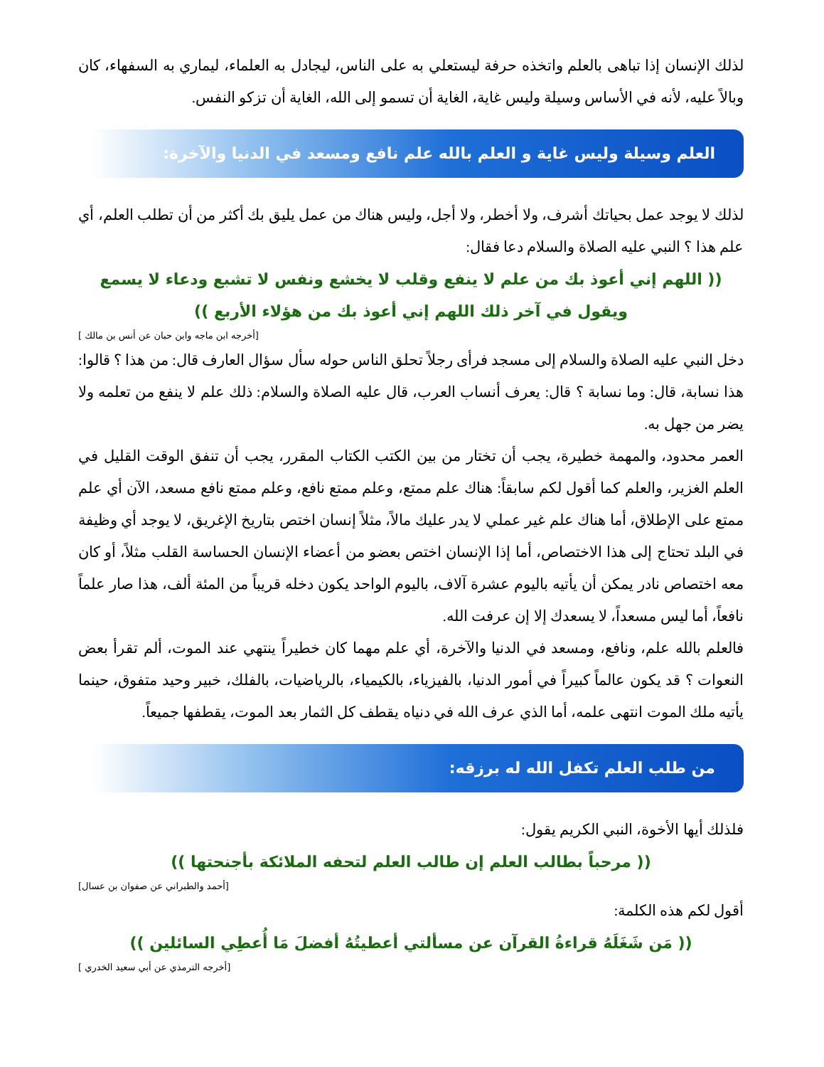لذلك الإنسان إذا تباهى بالعلم واتخذه حرفة ليستعلي به على الناس، ليجادل به العلماء، ليماري به السفهاء، كان وبالاً عليه، لأنه في الأساس وسيلة وليس غاية، الغاية أن تسمو إلى الله، الغاية أن تزكو النفس.
العلم وسيلة وليس غاية و العلم بالله علم نافع ومسعد في الدنيا والآخرة:
لذلك لا يوجد عمل بحياتك أشرف، ولا أخطر، ولا أجل، وليس هناك من عمل يليق بك أكثر من أن تطلب العلم، أي علم هذا ؟ النبي عليه الصلاة والسلام دعا فقال:
(( اللهم إني أعوذ بك من علم لا ينفع وقلب لا يخشع ونفس لا تشبع ودعاء لا يسمع ويقول في آخر ذلك اللهم إني أعوذ بك من هؤلاء الأربع ))
[أخرجه ابن ماجه وابن حبان عن أنس بن مالك ]
دخل النبي عليه الصلاة والسلام إلى مسجد فرأى رجلاً تحلق الناس حوله سأل سؤال العارف قال: من هذا ؟ قالوا: هذا نسابة، قال: وما نسابة ؟ قال: يعرف أنساب العرب، قال عليه الصلاة والسلام: ذلك علم لا ينفع من تعلمه ولا يضر من جهل به.
العمر محدود، والمهمة خطيرة، يجب أن تختار من بين الكتب الكتاب المقرر، يجب أن تنفق الوقت القليل في العلم الغزير، والعلم كما أقول لكم سابقاً: هناك علم ممتع، وعلم ممتع نافع، وعلم ممتع نافع مسعد، الآن أي علم ممتع على الإطلاق، أما هناك علم غير عملي لا يدر عليك مالاً، مثلاً إنسان اختص بتاريخ الإغريق، لا يوجد أي وظيفة في البلد تحتاج إلى هذا الاختصاص، أما إذا الإنسان اختص بعضو من أعضاء الإنسان الحساسة القلب مثلاً، أو كان معه اختصاص نادر يمكن أن يأتيه باليوم عشرة آلاف، باليوم الواحد يكون دخله قريباً من المئة ألف، هذا صار علماً نافعاً، أما ليس مسعداً، لا يسعدك إلا إن عرفت الله.
فالعلم بالله علم، ونافع، ومسعد في الدنيا والآخرة، أي علم مهما كان خطيراً ينتهي عند الموت، ألم تقرأ بعض النعوات ؟ قد يكون عالماً كبيراً في أمور الدنيا، بالفيزياء، بالكيمياء، بالرياضيات، بالفلك، خبير وحيد متفوق، حينما يأتيه ملك الموت انتهى علمه، أما الذي عرف الله في دنياه يقطف كل الثمار بعد الموت، يقطفها جميعاً.
من طلب العلم تكفل الله له برزقه:
فلذلك أيها الأخوة، النبي الكريم يقول:
(( مرحباً بطالب العلم إن طالب العلم لتحفه الملائكة بأجنحتها ))
[أحمد والطبراني عن صفوان بن عسال]
أقول لكم هذه الكلمة:
(( مَن شَغَلَهُ قراءةُ القرآن عن مسألتي أعطيتُهُ أفضلَ مَا أُعطِي السائلين ))
[أخرجه الترمذي عن أبي سعيد الخدري ]